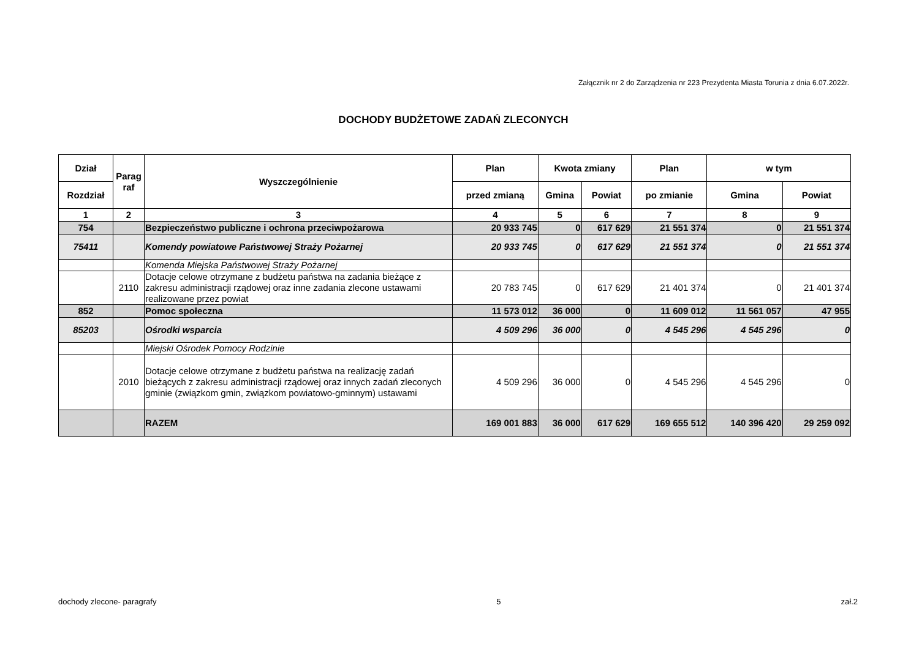Załącznik nr 2 do Zarządzenia nr 223 Prezydenta Miasta Torunia z dnia 6.07.2022r.
DOCHODY BUDŻETOWE ZADAŃ ZLECONYCH
| Dział | Parag raf | Wyszczególnienie | Plan | Kwota zmiany | | Plan | w tym | |
| --- | --- | --- | --- | --- | --- | --- | --- | --- |
| Rozdział | | | przed zmianą | Gmina | Powiat | po zmianie | Gmina | Powiat |
| 1 | 2 | 3 | 4 | 5 | 6 | 7 | 8 | 9 |
| 754 | | Bezpieczeństwo publiczne i ochrona przeciwpożarowa | 20 933 745 | 0 | 617 629 | 21 551 374 | 0 | 21 551 374 |
| 75411 | | Komendy powiatowe Państwowej Straży Pożarnej | 20 933 745 | 0 | 617 629 | 21 551 374 | 0 | 21 551 374 |
| | | Komenda Miejska Państwowej Straży Pożarnej | | | | | | |
| | 2110 | Dotacje celowe otrzymane z budżetu państwa na zadania bieżące z zakresu administracji rządowej oraz inne zadania zlecone ustawami realizowane przez powiat | 20 783 745 | 0 | 617 629 | 21 401 374 | 0 | 21 401 374 |
| 852 | | Pomoc społeczna | 11 573 012 | 36 000 | 0 | 11 609 012 | 11 561 057 | 47 955 |
| 85203 | | Ośrodki wsparcia | 4 509 296 | 36 000 | 0 | 4 545 296 | 4 545 296 | 0 |
| | | Miejski Ośrodek Pomocy Rodzinie | | | | | | |
| | 2010 | Dotacje celowe otrzymane z budżetu państwa na realizację zadań bieżących z zakresu administracji rządowej oraz innych zadań zleconych gminie (związkom gmin, związkom powiatowo-gminnym) ustawami | 4 509 296 | 36 000 | 0 | 4 545 296 | 4 545 296 | 0 |
| | | RAZEM | 169 001 883 | 36 000 | 617 629 | 169 655 512 | 140 396 420 | 29 259 092 |
dochody zlecone- paragrafy 5 zał.2